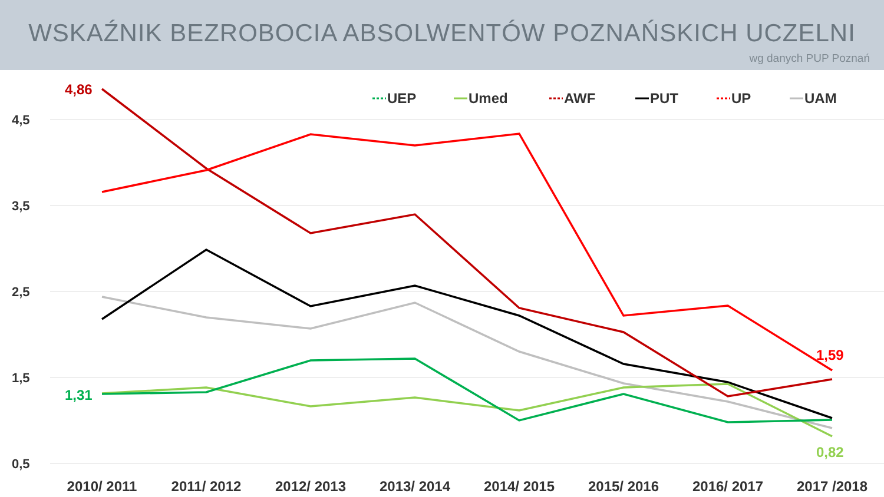WSKAŹNIK BEZROBOCIA ABSOLWENTÓW POZNAŃSKICH UCZELNI
wg danych PUP Poznań
4,5
3,5
2,5
1,5
0,5
2010/ 2011
2011/ 2012
2012/ 2013
2013/ 2014
2014/ 2015
2015/ 2016
2016/ 2017
2017 /2018
4,86
1,31
1,59
0,82
UEP
Umed
AWF
PUT
UP
UAM